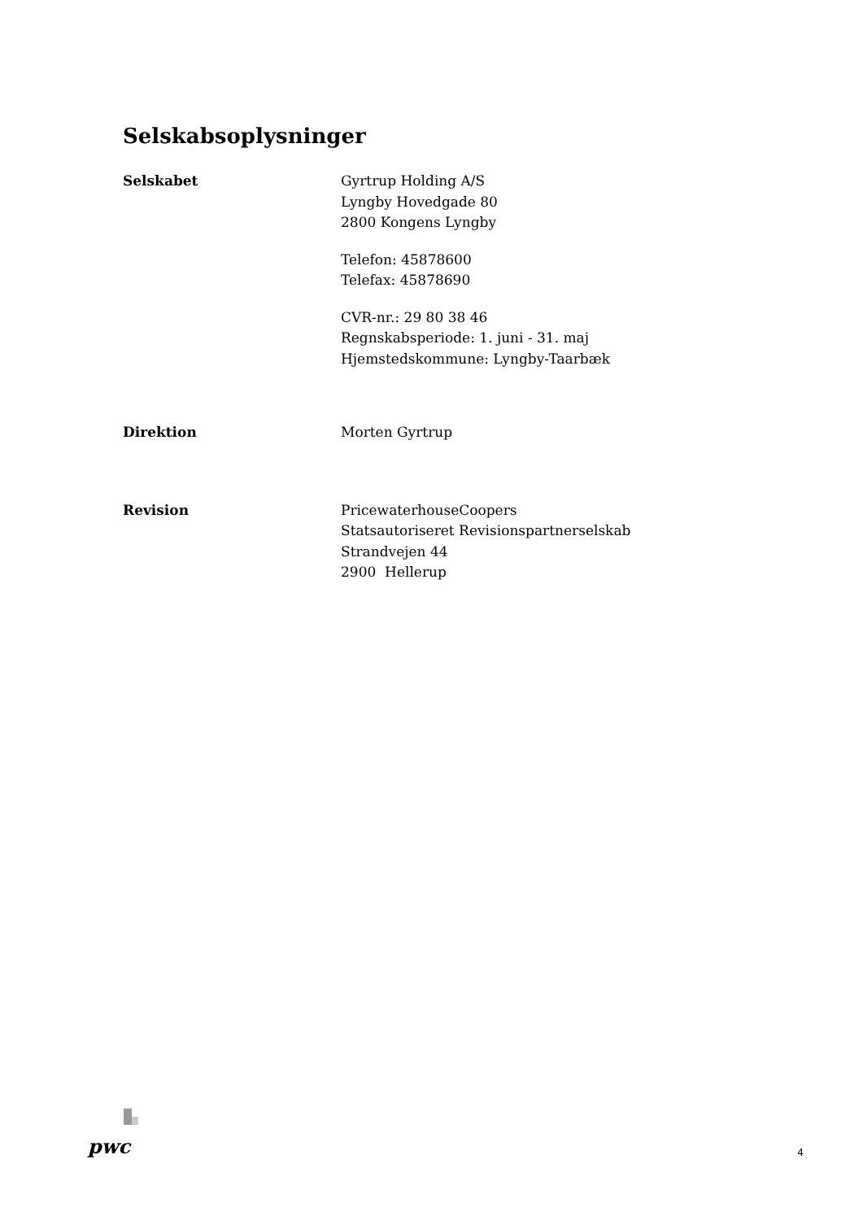Selskabsoplysninger
Selskabet Gyrtrup Holding A/S
Lyngby Hovedgade 80
2800 Kongens Lyngby
Telefon: 45878600
Telefax: 45878690
CVR-nr.: 29 80 38 46
Regnskabsperiode: 1. juni - 31. maj
Hjemstedskommune: Lyngby-Taarbæk
Direktion Morten Gyrtrup
Revision PricewaterhouseCoopers
Statsautoriseret Revisionspartnerselskab
Strandvejen 44
2900 Hellerup
pwc
4